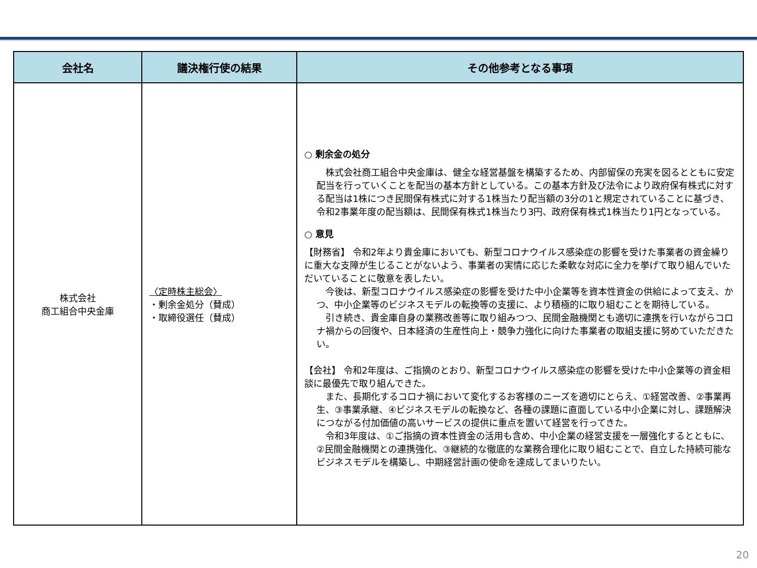| 会社名 | 議決権行使の結果 | その他参考となる事項 |
| --- | --- | --- |
| 株式会社 商工組合中央金庫 | 〈定時株主総会〉 ・剰余金処分（賛成） ・取締役選任（賛成） | ○ 剰余金の処分 株式会社商工組合中央金庫は、健全な経営基盤を構築するため、内部留保の充実を図るとともに安定配当を行っていくことを配当の基本方針としている。この基本方針及び法令により政府保有株式に対する配当は1株につき民間保有株式に対する1株当たり配当額の3分の1と規定されていることに基づき、令和2事業年度の配当額は、民間保有株式1株当たり3円、政府保有株式1株当たり1円となっている。 ○ 意見 【財務省】 令和2年より貴金庫においても、新型コロナウイルス感染症の影響を受けた事業者の資金繰りに重大な支障が生じることがないよう、事業者の実情に応じた柔軟な対応に全力を挙げて取り組んでいただいていることに敬意を表したい。 今後は、新型コロナウイルス感染症の影響を受けた中小企業等を資本性資金の供給によって支え、かつ、中小企業等のビジネスモデルの転換等の支援に、より積極的に取り組むことを期待している。 引き続き、貴金庫自身の業務改善等に取り組みつつ、民間金融機関とも適切に連携を行いながらコロナ禍からの回復や、日本経済の生産性向上・競争力強化に向けた事業者の取組支援に努めていただきたい。 【会社】 令和2年度は、ご指摘のとおり、新型コロナウイルス感染症の影響を受けた中小企業等の資金相談に最優先で取り組んできた。 また、長期化するコロナ禍において変化するお客様のニーズを適切にとらえ、①経営改善、②事業再生、③事業承継、④ビジネスモデルの転換など、各種の課題に直面している中小企業に対し、課題解決につながる付加価値の高いサービスの提供に重点を置いて経営を行ってきた。 令和3年度は、①ご指摘の資本性資金の活用も含め、中小企業の経営支援を一層強化するとともに、②民間金融機関との連携強化、③継続的な徹底的な業務合理化に取り組むことで、自立した持続可能なビジネスモデルを構築し、中期経営計画の使命を達成してまいりたい。 |
20